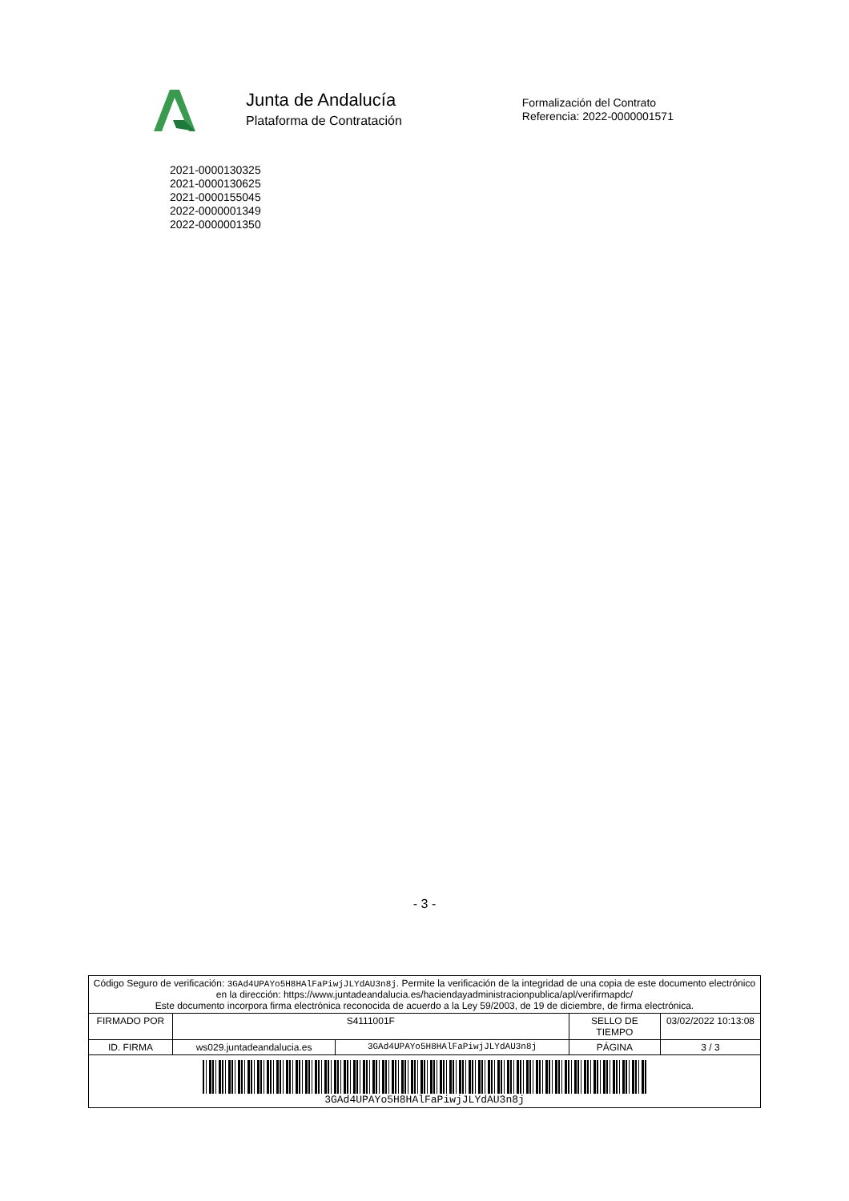Junta de Andalucía
Plataforma de Contratación
Formalización del Contrato
Referencia: 2022-0000001571
2021-0000130325
2021-0000130625
2021-0000155045
2022-0000001349
2022-0000001350
- 3 -
| Código Seguro de verificación: 3GAd4UPAYo5H8HAlFaPiwjJLYdAU3n8j . Permite la verificación de la integridad de una copia de este documento electrónico en la dirección: https://www.juntadeandalucia.es/haciendayadministracionpublica/apl/verifirmapdc/ Este documento incorpora firma electrónica reconocida de acuerdo a la Ley 59/2003, de 19 de diciembre, de firma electrónica. | | | | |
| FIRMADO POR | S4111001F | | SELLO DE TIEMPO | 03/02/2022 10:13:08 |
| ID. FIRMA | ws029.juntadeandalucia.es | 3GAd4UPAYo5H8HAlFaPiwjJLYdAU3n8j | PÁGINA | 3 / 3 |
| 3GAd4UPAYo5H8HAlFaPiwjJLYdAU3n8j | | | | |